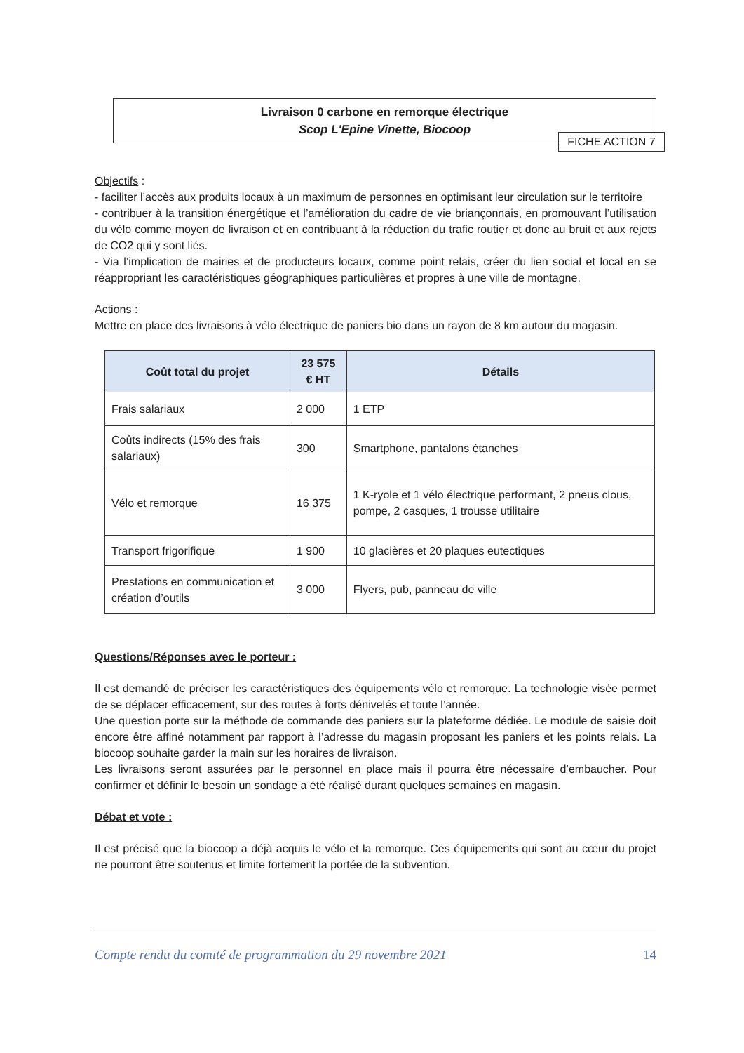Livraison 0 carbone en remorque électrique
Scop L'Epine Vinette, Biocoop
FICHE ACTION 7
Objectifs :
- faciliter l’accès aux produits locaux à un maximum de personnes en optimisant leur circulation sur le territoire
- contribuer à la transition énergétique et l’amélioration du cadre de vie briançonnais, en promouvant l’utilisation du vélo comme moyen de livraison et en contribuant à la réduction du trafic routier et donc au bruit et aux rejets de CO2 qui y sont liés.
- Via l’implication de mairies et de producteurs locaux, comme point relais, créer du lien social et local en se réappropriant les caractéristiques géographiques particulières et propres à une ville de montagne.
Actions :
Mettre en place des livraisons à vélo électrique de paniers bio dans un rayon de 8 km autour du magasin.
| Coût total du projet | 23 575 € HT | Détails |
| --- | --- | --- |
| Frais salariaux | 2 000 | 1 ETP |
| Coûts indirects (15% des frais salariaux) | 300 | Smartphone, pantalons étanches |
| Vélo et remorque | 16 375 | 1 K-ryole et 1 vélo électrique performant, 2 pneus clous, pompe, 2 casques, 1 trousse utilitaire |
| Transport frigorifique | 1 900 | 10 glacières et 20 plaques eutectiques |
| Prestations en communication et création d’outils | 3 000 | Flyers, pub, panneau de ville |
Questions/Réponses avec le porteur :
Il est demandé de préciser les caractéristiques des équipements vélo et remorque. La technologie visée permet de se déplacer efficacement, sur des routes à forts dénivelés et toute l’année.
Une question porte sur la méthode de commande des paniers sur la plateforme dédiée. Le module de saisie doit encore être affiné notamment par rapport à l’adresse du magasin proposant les paniers et les points relais. La biocoop souhaite garder la main sur les horaires de livraison.
Les livraisons seront assurées par le personnel en place mais il pourra être nécessaire d’embaucher. Pour confirmer et définir le besoin un sondage a été réalisé durant quelques semaines en magasin.
Débat et vote :
Il est précisé que la biocoop a déjà acquis le vélo et la remorque. Ces équipements qui sont au cœur du projet ne pourront être soutenus et limite fortement la portée de la subvention.
Compte rendu du comité de programmation du 29 novembre 2021 14